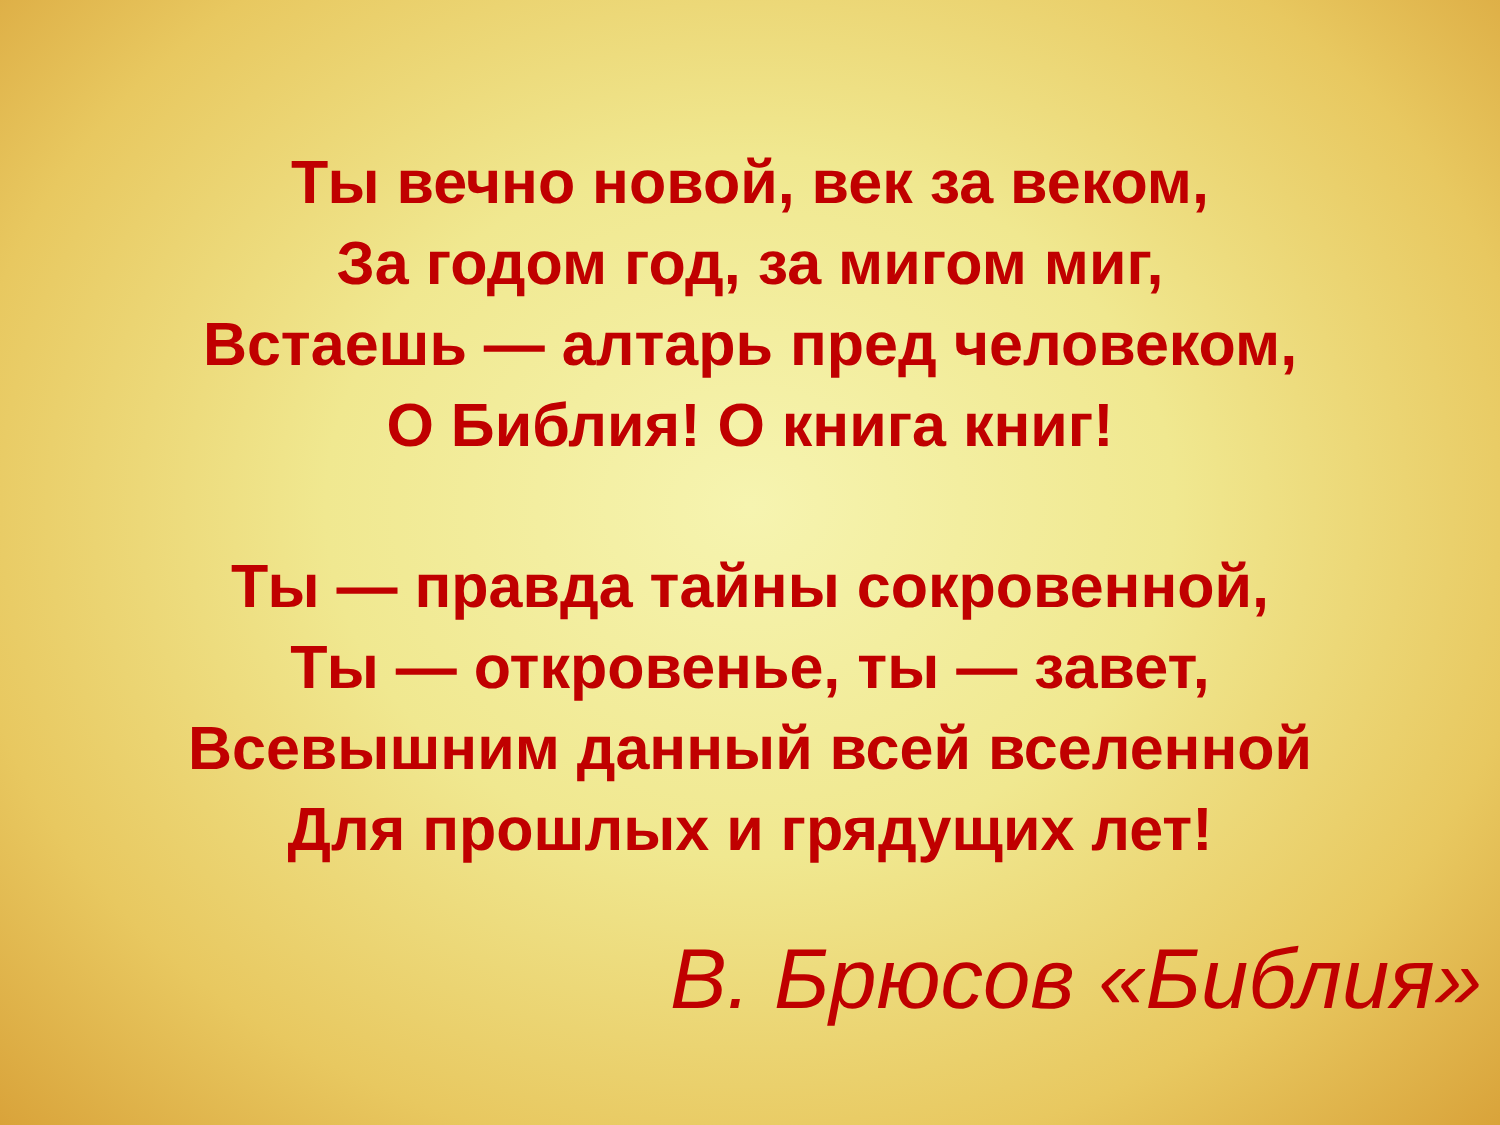Ты вечно новой, век за веком,
За годом год, за мигом миг,
Встаешь — алтарь пред человеком,
О Библия! О книга книг!
Ты — правда тайны сокровенной,
Ты — откровенье, ты — завет,
Всевышним данный всей вселенной
Для прошлых и грядущих лет!
В. Брюсов «Библия»